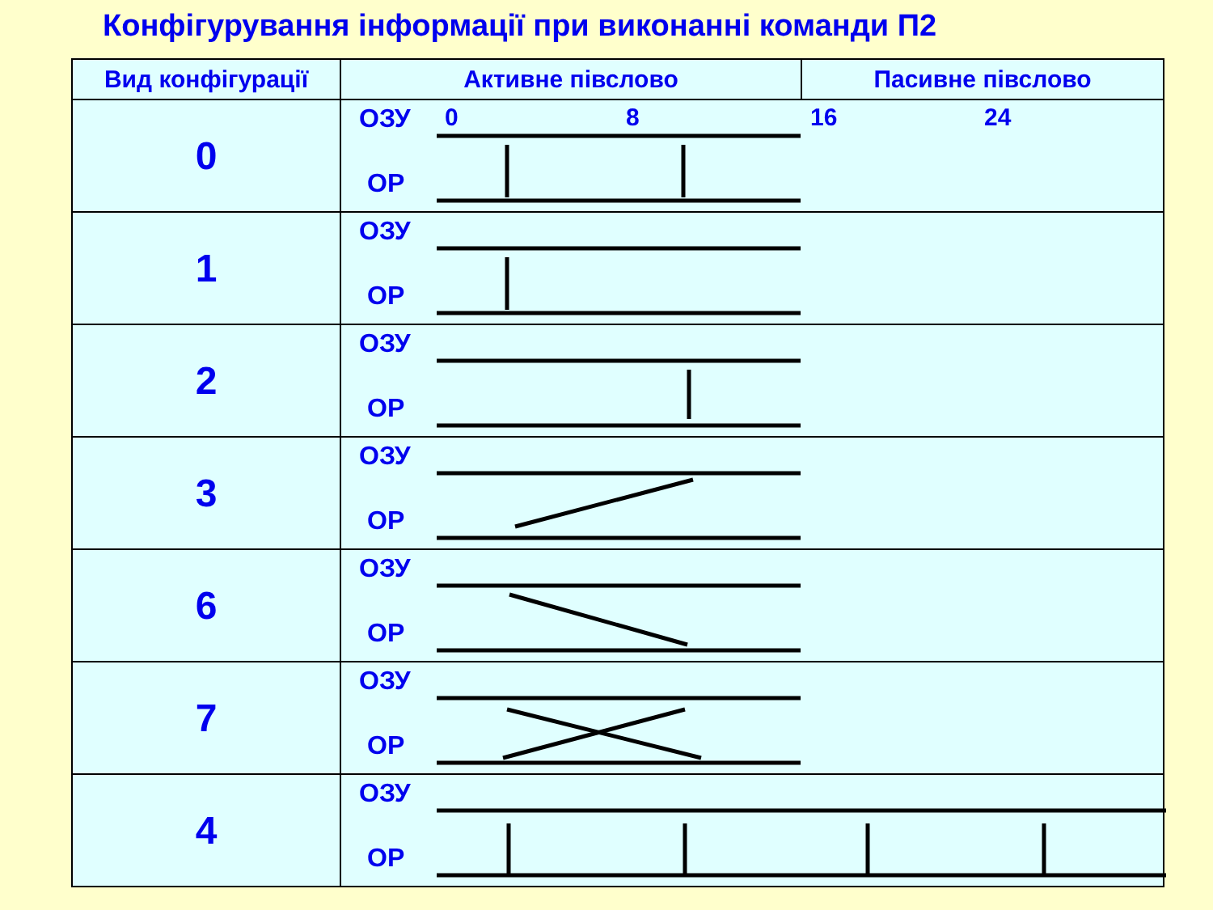Конфігурування інформації при виконанні команди П2
| Вид конфігурації | Активне півслово | Пасивне півслово |
| --- | --- | --- |
| 0 | 0 8 16 24 ОЗУ ОР | |
| 1 | ОЗУ ОР | |
| 2 | ОЗУ ОР | |
| 3 | ОЗУ ОР | |
| 6 | ОЗУ ОР | |
| 7 | ОЗУ ОР | |
| 4 | ОЗУ ОР | |